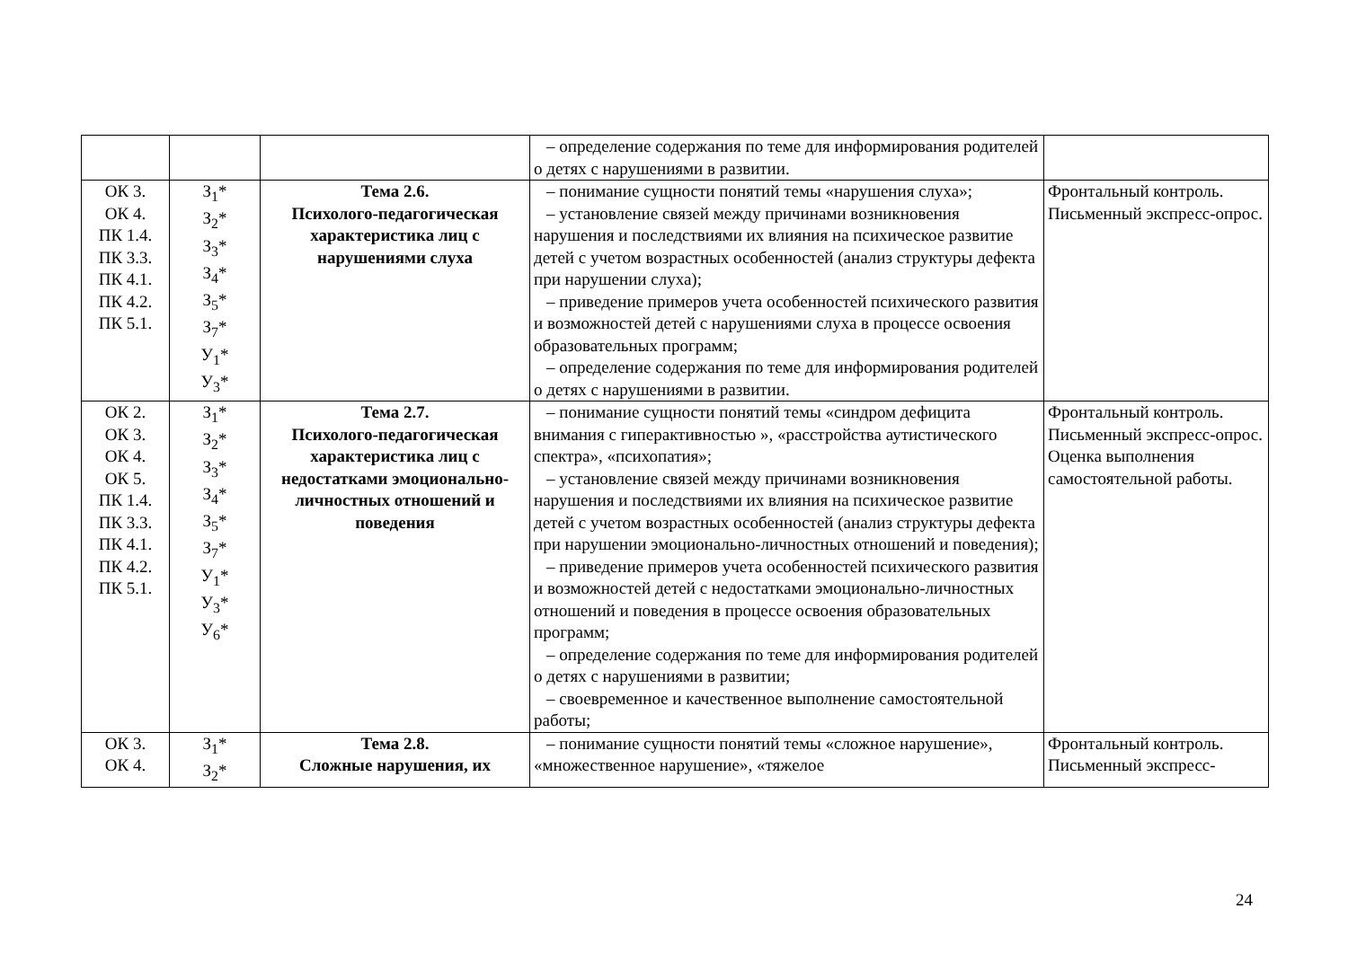| | | | – определение содержания по теме для информирования родителей о детях с нарушениями в развитии. | |
| ОК 3. ОК 4. ПК 1.4. ПК 3.3. ПК 4.1. ПК 4.2. ПК 5.1. | З<sub>1</sub>* З<sub>2</sub>* З<sub>3</sub>* З<sub>4</sub>* З<sub>5</sub>* З<sub>7</sub>* У<sub>1</sub>* У<sub>3</sub>* | Тема 2.6. Психолого-педагогическая характеристика лиц с нарушениями слуха | – понимание сущности понятий темы «нарушения слуха»; – установление связей между причинами возникновения нарушения и последствиями их влияния на психическое развитие детей с учетом возрастных особенностей (анализ структуры дефекта при нарушении слуха); – приведение примеров учета особенностей психического развития и возможностей детей с нарушениями слуха в процессе освоения образовательных программ; – определение содержания по теме для информирования родителей о детях с нарушениями в развитии. | Фронтальный контроль. Письменный экспресс-опрос. |
| ОК 2. ОК 3. ОК 4. ОК 5. ПК 1.4. ПК 3.3. ПК 4.1. ПК 4.2. ПК 5.1. | З<sub>1</sub>* З<sub>2</sub>* З<sub>3</sub>* З<sub>4</sub>* З<sub>5</sub>* З<sub>7</sub>* У<sub>1</sub>* У<sub>3</sub>* У<sub>6</sub>* | Тема 2.7. Психолого-педагогическая характеристика лиц с недостатками эмоционально-личностных отношений и поведения | – понимание сущности понятий темы «синдром дефицита внимания с гиперактивностью », «расстройства аутистического спектра», «психопатия»; – установление связей между причинами возникновения нарушения и последствиями их влияния на психическое развитие детей с учетом возрастных особенностей (анализ структуры дефекта при нарушении эмоционально-личностных отношений и поведения); – приведение примеров учета особенностей психического развития и возможностей детей с недостатками эмоционально-личностных отношений и поведения в процессе освоения образовательных программ; – определение содержания по теме для информирования родителей о детях с нарушениями в развитии; – своевременное и качественное выполнение самостоятельной работы; | Фронтальный контроль. Письменный экспресс-опрос. Оценка выполнения самостоятельной работы. |
| ОК 3. ОК 4. | З<sub>1</sub>* З<sub>2</sub>* | Тема 2.8. Сложные нарушения, их | – понимание сущности понятий темы «сложное нарушение», «множественное нарушение», «тяжелое | Фронтальный контроль. Письменный экспресс- |
24